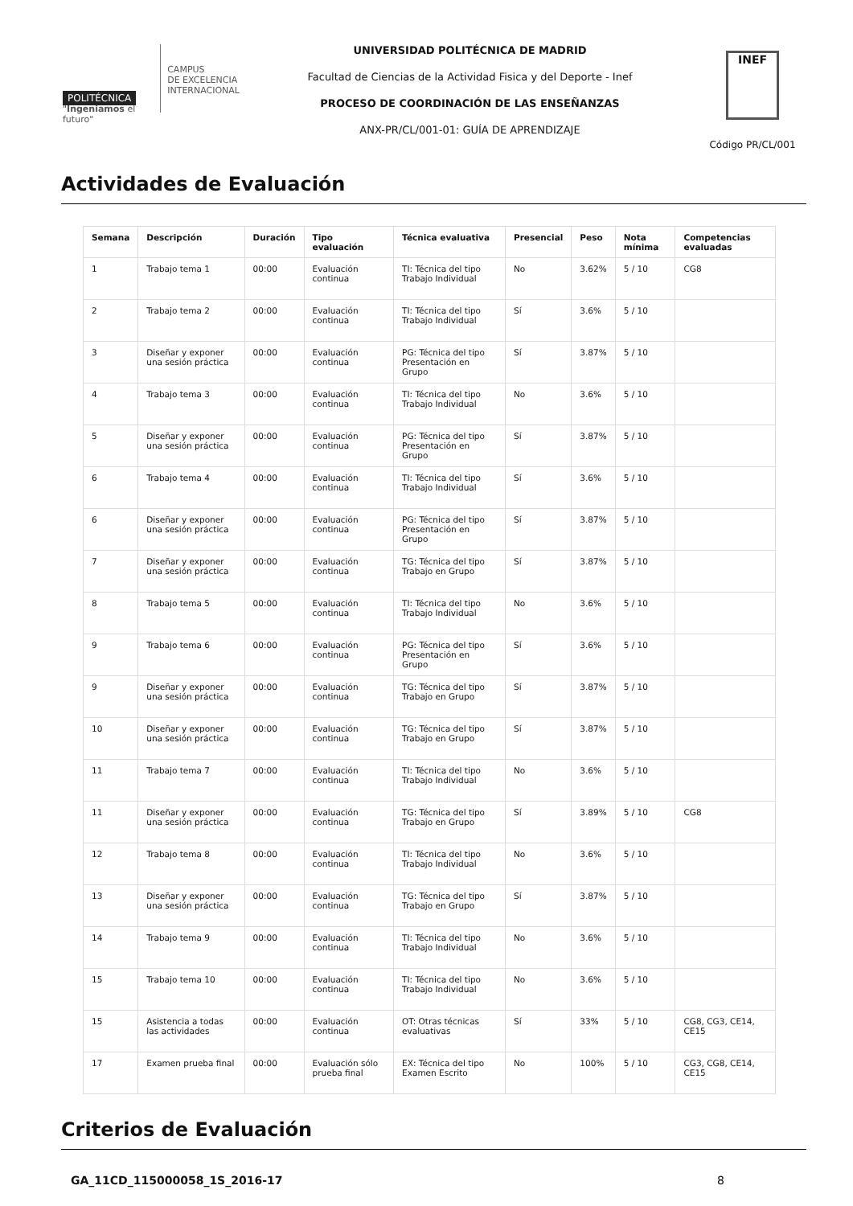POLITÉCNICA
"Ingeniamos el futuro"
CAMPUS
DE EXCELENCIA
INTERNACIONAL
UNIVERSIDAD POLITÉCNICA DE MADRID
Facultad de Ciencias de la Actividad Fisica y del Deporte - Inef
PROCESO DE COORDINACIÓN DE LAS ENSEÑANZAS
ANX-PR/CL/001-01: GUÍA DE APRENDIZAJE
INEF
Código PR/CL/001
Actividades de Evaluación
| Semana | Descripción | Duración | Tipo evaluación | Técnica evaluativa | Presencial | Peso | Nota mínima | Competencias evaluadas |
| --- | --- | --- | --- | --- | --- | --- | --- | --- |
| 1 | Trabajo tema 1 | 00:00 | Evaluación continua | TI: Técnica del tipo Trabajo Individual | No | 3.62% | 5 / 10 | CG8 |
| 2 | Trabajo tema 2 | 00:00 | Evaluación continua | TI: Técnica del tipo Trabajo Individual | Sí | 3.6% | 5 / 10 | |
| 3 | Diseñar y exponer una sesión práctica | 00:00 | Evaluación continua | PG: Técnica del tipo Presentación en Grupo | Sí | 3.87% | 5 / 10 | |
| 4 | Trabajo tema 3 | 00:00 | Evaluación continua | TI: Técnica del tipo Trabajo Individual | No | 3.6% | 5 / 10 | |
| 5 | Diseñar y exponer una sesión práctica | 00:00 | Evaluación continua | PG: Técnica del tipo Presentación en Grupo | Sí | 3.87% | 5 / 10 | |
| 6 | Trabajo tema 4 | 00:00 | Evaluación continua | TI: Técnica del tipo Trabajo Individual | Sí | 3.6% | 5 / 10 | |
| 6 | Diseñar y exponer una sesión práctica | 00:00 | Evaluación continua | PG: Técnica del tipo Presentación en Grupo | Sí | 3.87% | 5 / 10 | |
| 7 | Diseñar y exponer una sesión práctica | 00:00 | Evaluación continua | TG: Técnica del tipo Trabajo en Grupo | Sí | 3.87% | 5 / 10 | |
| 8 | Trabajo tema 5 | 00:00 | Evaluación continua | TI: Técnica del tipo Trabajo Individual | No | 3.6% | 5 / 10 | |
| 9 | Trabajo tema 6 | 00:00 | Evaluación continua | PG: Técnica del tipo Presentación en Grupo | Sí | 3.6% | 5 / 10 | |
| 9 | Diseñar y exponer una sesión práctica | 00:00 | Evaluación continua | TG: Técnica del tipo Trabajo en Grupo | Sí | 3.87% | 5 / 10 | |
| 10 | Diseñar y exponer una sesión práctica | 00:00 | Evaluación continua | TG: Técnica del tipo Trabajo en Grupo | Sí | 3.87% | 5 / 10 | |
| 11 | Trabajo tema 7 | 00:00 | Evaluación continua | TI: Técnica del tipo Trabajo Individual | No | 3.6% | 5 / 10 | |
| 11 | Diseñar y exponer una sesión práctica | 00:00 | Evaluación continua | TG: Técnica del tipo Trabajo en Grupo | Sí | 3.89% | 5 / 10 | CG8 |
| 12 | Trabajo tema 8 | 00:00 | Evaluación continua | TI: Técnica del tipo Trabajo Individual | No | 3.6% | 5 / 10 | |
| 13 | Diseñar y exponer una sesión práctica | 00:00 | Evaluación continua | TG: Técnica del tipo Trabajo en Grupo | Sí | 3.87% | 5 / 10 | |
| 14 | Trabajo tema 9 | 00:00 | Evaluación continua | TI: Técnica del tipo Trabajo Individual | No | 3.6% | 5 / 10 | |
| 15 | Trabajo tema 10 | 00:00 | Evaluación continua | TI: Técnica del tipo Trabajo Individual | No | 3.6% | 5 / 10 | |
| 15 | Asistencia a todas las actividades | 00:00 | Evaluación continua | OT: Otras técnicas evaluativas | Sí | 33% | 5 / 10 | CG8, CG3, CE14, CE15 |
| 17 | Examen prueba final | 00:00 | Evaluación sólo prueba final | EX: Técnica del tipo Examen Escrito | No | 100% | 5 / 10 | CG3, CG8, CE14, CE15 |
Criterios de Evaluación
GA_11CD_115000058_1S_2016-17 8